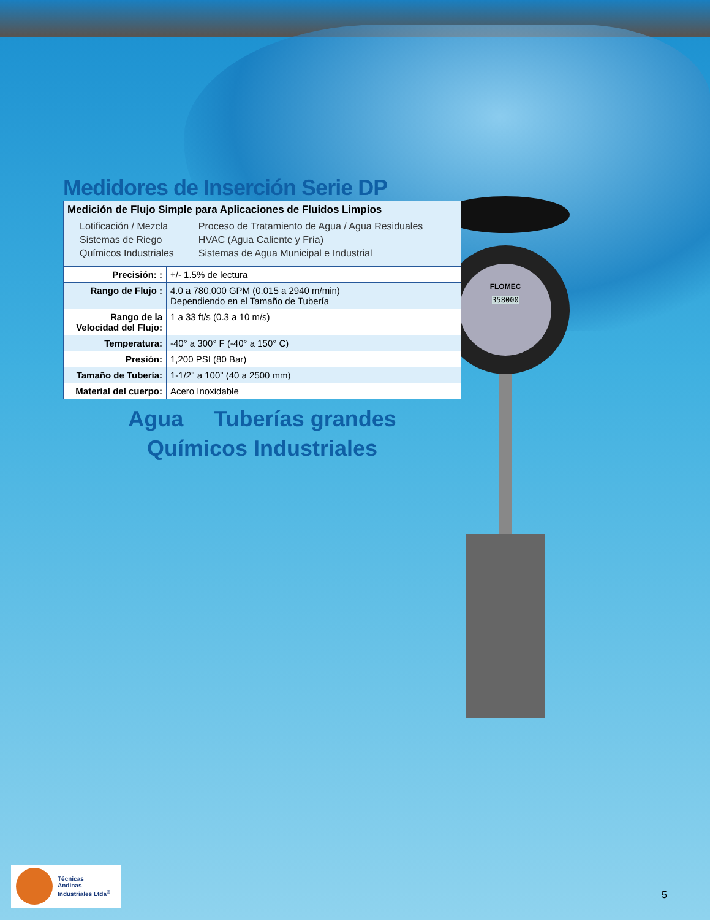FLOMEC
358000
Medidores de Inserción Serie DP
| Medición de Flujo Simple para Aplicaciones de Fluidos Limpios / Lotificación / Mezcla / Proceso de Tratamiento de Agua / Agua Residuales / / Sistemas de Riego / HVAC (Agua Caliente y Fría) / / Químicos Industriales / Sistemas de Agua Municipal e Industrial / | |
| Precisión: : | +/- 1.5% de lectura |
| Rango de Flujo : | 4.0 a 780,000 GPM (0.015 a 2940 m/min) Dependiendo en el Tamaño de Tubería |
| Rango de la Velocidad del Flujo: | 1 a 33 ft/s (0.3 a 10 m/s) |
| Temperatura: | -40° a 300° F (-40° a 150° C) |
| Presión: | 1,200 PSI (80 Bar) |
| Tamaño de Tubería: | 1-1/2" a 100" (40 a 2500 mm) |
| Material del cuerpo: | Acero Inoxidable |
Agua Tuberías grandes
Químicos Industriales
Técnicas
Andinas
Industriales Ltda<sup>®</sup>
5